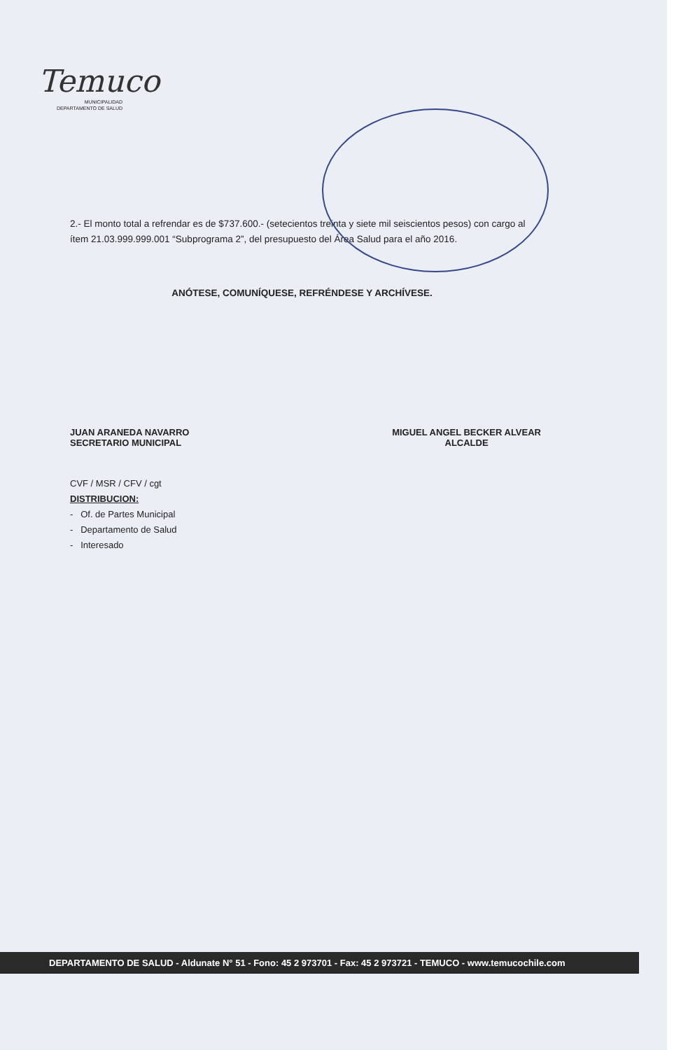Temuco
MUNICIPALIDAD
DEPARTAMENTO DE SALUD
2.- El monto total a refrendar es de $737.600.- (setecientos treinta y siete mil seiscientos pesos) con cargo al ítem 21.03.999.999.001 “Subprograma 2”, del presupuesto del Área Salud para el año 2016.
ANÓTESE, COMUNÍQUESE, REFRÉNDESE Y ARCHÍVESE.
JUAN ARANEDA NAVARRO
SECRETARIO MUNICIPAL
MIGUEL ANGEL BECKER ALVEAR
ALCALDE
CVF / MSR / CFV / cgt
DISTRIBUCION:
- Of. de Partes Municipal
- Departamento de Salud
- Interesado
DEPARTAMENTO DE SALUD - Aldunate N° 51 - Fono: 45 2 973701 - Fax: 45 2 973721 - TEMUCO - www.temucochile.com